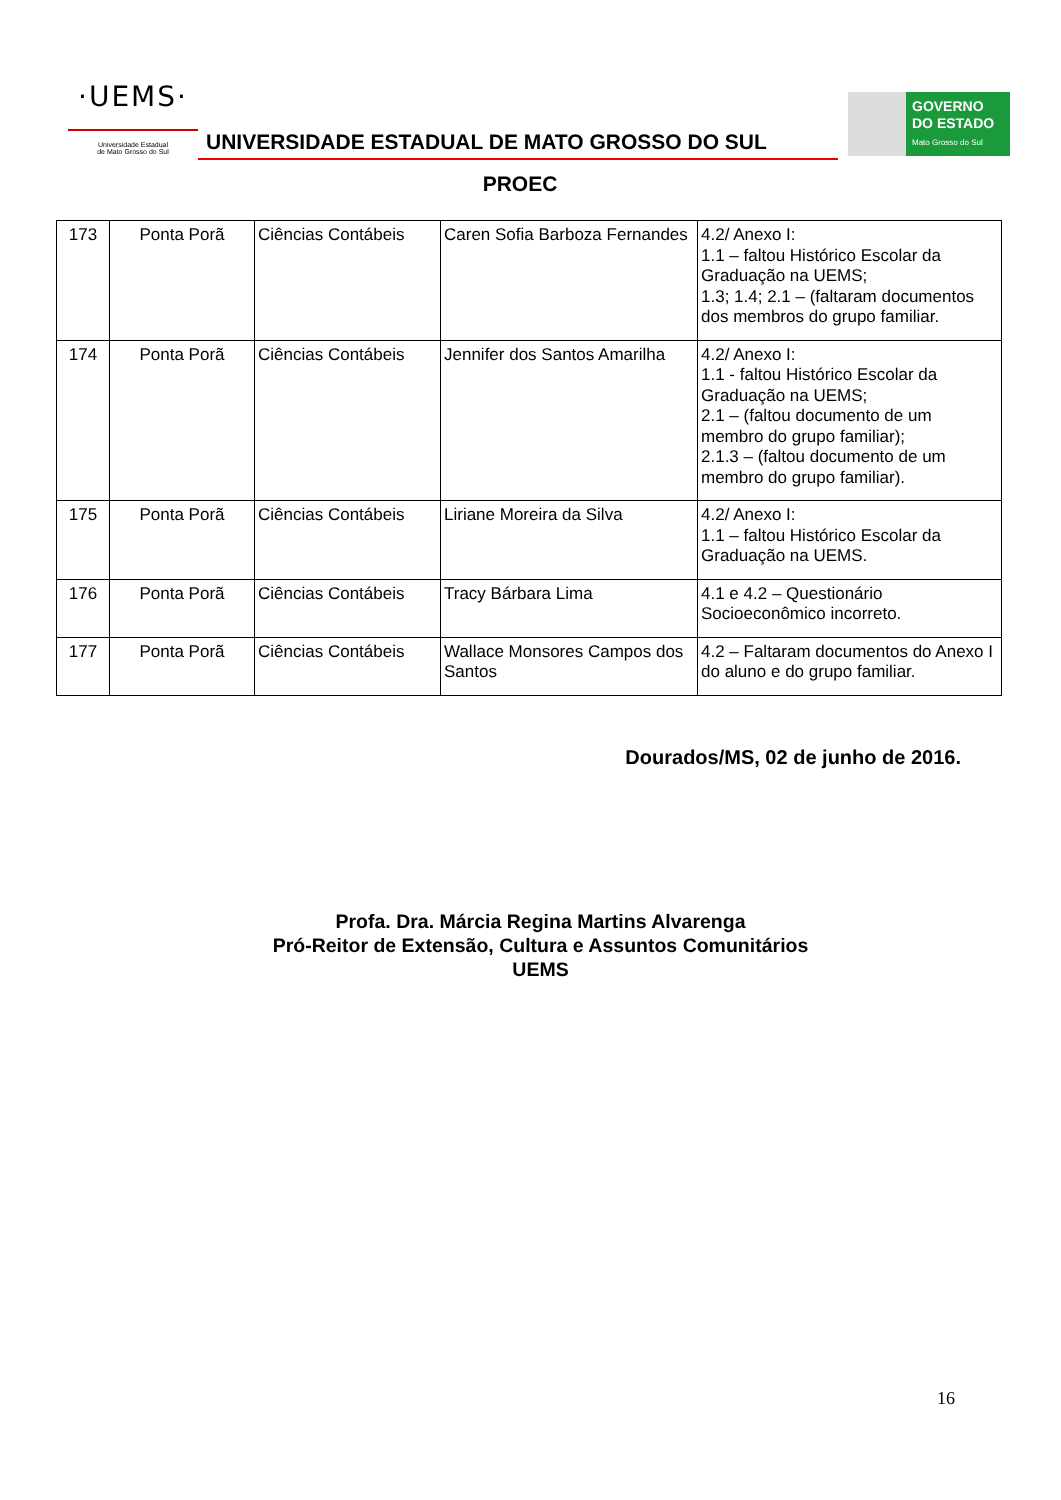·UEMS·
Universidade Estadual
de Mato Grosso do Sul
UNIVERSIDADE ESTADUAL DE MATO GROSSO DO SUL
GOVERNO
DO ESTADO
Mato Grosso do Sul
PROEC
| 173 | Ponta Porã | Ciências Contábeis | Caren Sofia Barboza Fernandes | 4.2/ Anexo I: 1.1 – faltou Histórico Escolar da Graduação na UEMS; 1.3; 1.4; 2.1 – (faltaram documentos dos membros do grupo familiar. |
| 174 | Ponta Porã | Ciências Contábeis | Jennifer dos Santos Amarilha | 4.2/ Anexo I: 1.1 - faltou Histórico Escolar da Graduação na UEMS; 2.1 – (faltou documento de um membro do grupo familiar); 2.1.3 – (faltou documento de um membro do grupo familiar). |
| 175 | Ponta Porã | Ciências Contábeis | Liriane Moreira da Silva | 4.2/ Anexo I: 1.1 – faltou Histórico Escolar da Graduação na UEMS. |
| 176 | Ponta Porã | Ciências Contábeis | Tracy Bárbara Lima | 4.1 e 4.2 – Questionário Socioeconômico incorreto. |
| 177 | Ponta Porã | Ciências Contábeis | Wallace Monsores Campos dos Santos | 4.2 – Faltaram documentos do Anexo I do aluno e do grupo familiar. |
Dourados/MS, 02 de junho de 2016.
Profa. Dra. Márcia Regina Martins Alvarenga
Pró-Reitor de Extensão, Cultura e Assuntos Comunitários
UEMS
16